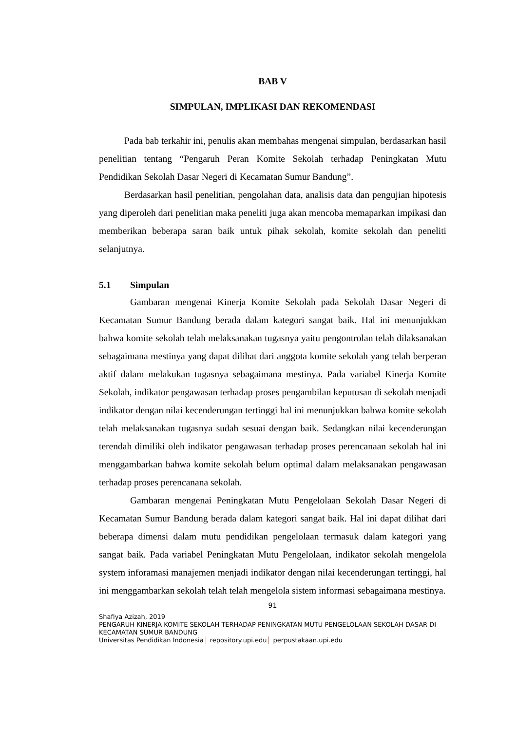BAB V
SIMPULAN, IMPLIKASI DAN REKOMENDASI
Pada bab terkahir ini, penulis akan membahas mengenai simpulan, berdasarkan hasil penelitian tentang “Pengaruh Peran Komite Sekolah terhadap Peningkatan Mutu Pendidikan Sekolah Dasar Negeri di Kecamatan Sumur Bandung”.
Berdasarkan hasil penelitian, pengolahan data, analisis data dan pengujian hipotesis yang diperoleh dari penelitian maka peneliti juga akan mencoba memaparkan impikasi dan memberikan beberapa saran baik untuk pihak sekolah, komite sekolah dan peneliti selanjutnya.
5.1 Simpulan
Gambaran mengenai Kinerja Komite Sekolah pada Sekolah Dasar Negeri di Kecamatan Sumur Bandung berada dalam kategori sangat baik. Hal ini menunjukkan bahwa komite sekolah telah melaksanakan tugasnya yaitu pengontrolan telah dilaksanakan sebagaimana mestinya yang dapat dilihat dari anggota komite sekolah yang telah berperan aktif dalam melakukan tugasnya sebagaimana mestinya. Pada variabel Kinerja Komite Sekolah, indikator pengawasan terhadap proses pengambilan keputusan di sekolah menjadi indikator dengan nilai kecenderungan tertinggi hal ini menunjukkan bahwa komite sekolah telah melaksanakan tugasnya sudah sesuai dengan baik. Sedangkan nilai kecenderungan terendah dimiliki oleh indikator pengawasan terhadap proses perencanaan sekolah hal ini menggambarkan bahwa komite sekolah belum optimal dalam melaksanakan pengawasan terhadap proses perencanana sekolah.
Gambaran mengenai Peningkatan Mutu Pengelolaan Sekolah Dasar Negeri di Kecamatan Sumur Bandung berada dalam kategori sangat baik. Hal ini dapat dilihat dari beberapa dimensi dalam mutu pendidikan pengelolaan termasuk dalam kategori yang sangat baik. Pada variabel Peningkatan Mutu Pengelolaan, indikator sekolah mengelola system inforamasi manajemen menjadi indikator dengan nilai kecenderungan tertinggi, hal ini menggambarkan sekolah telah telah mengelola sistem informasi sebagaimana mestinya.
91
Shafiya Azizah, 2019
PENGARUH KINERJA KOMITE SEKOLAH TERHADAP PENINGKATAN MUTU PENGELOLAAN SEKOLAH DASAR DI KECAMATAN SUMUR BANDUNG
Universitas Pendidikan Indonesia repository.upi.edu perpustakaan.upi.edu